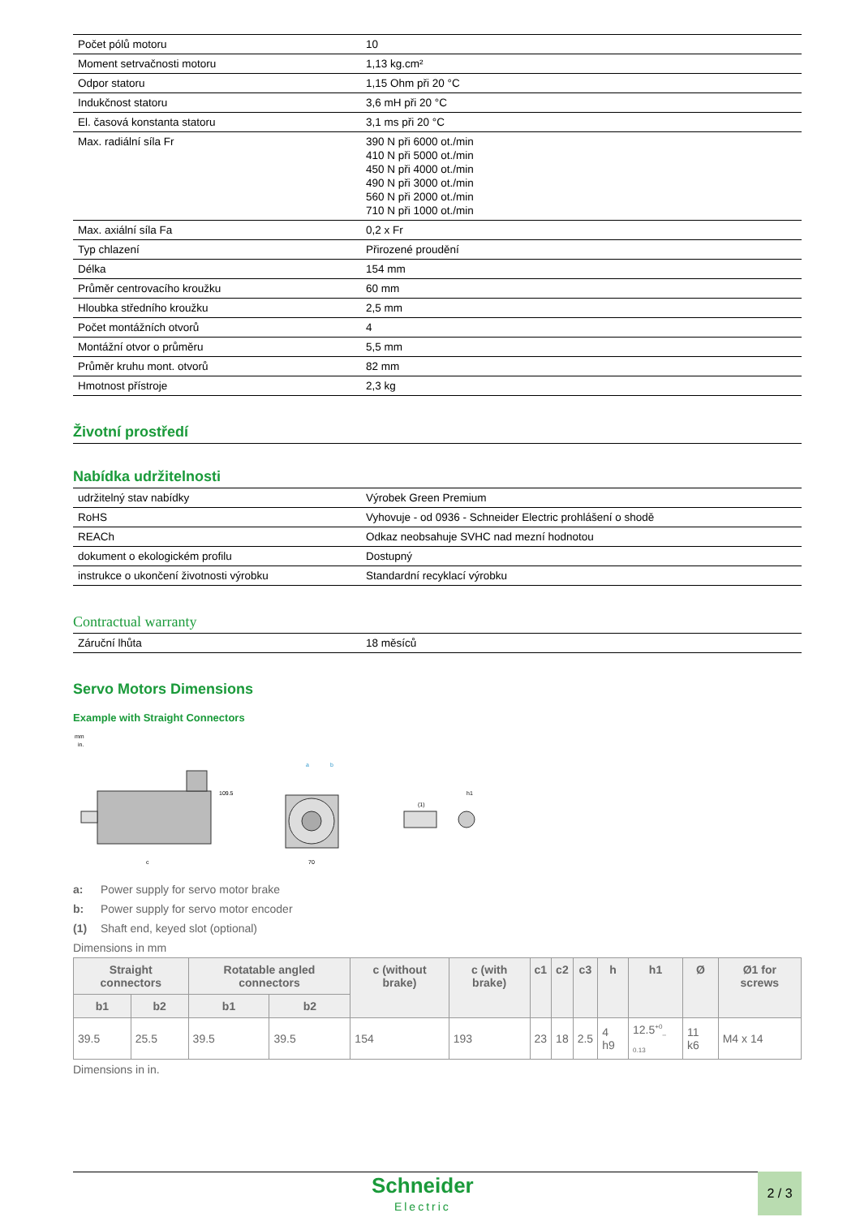| Počet pólů motoru | 10 |
| Moment setrvačnosti motoru | 1,13 kg.cm² |
| Odpor statoru | 1,15 Ohm při 20 °C |
| Indukčnost statoru | 3,6 mH při 20 °C |
| El. časová konstanta statoru | 3,1 ms při 20 °C |
| Max. radiální síla Fr | 390 N při 6000 ot./min 410 N při 5000 ot./min 450 N při 4000 ot./min 490 N při 3000 ot./min 560 N při 2000 ot./min 710 N při 1000 ot./min |
| Max. axiální síla Fa | 0,2 x Fr |
| Typ chlazení | Přirozené proudění |
| Délka | 154 mm |
| Průměr centrovacího kroužku | 60 mm |
| Hloubka středního kroužku | 2,5 mm |
| Počet montážních otvorů | 4 |
| Montážní otvor o průměru | 5,5 mm |
| Průměr kruhu mont. otvorů | 82 mm |
| Hmotnost přístroje | 2,3 kg |
Životní prostředí
Nabídka udržitelnosti
| udržitelný stav nabídky | Výrobek Green Premium |
| RoHS | Vyhovuje - od 0936 - Schneider Electric prohlášení o shodě |
| REACh | Odkaz neobsahuje SVHC nad mezní hodnotou |
| dokument o ekologickém profilu | Dostupný |
| instrukce o ukončení životnosti výrobku | Standardní recyklací výrobku |
Contractual warranty
| Záruční lhůta | 18 měsíců |
Servo Motors Dimensions
Example with Straight Connectors
mm
in.
109.5
c
70
a
b
(1)
h1
a: Power supply for servo motor brake
b: Power supply for servo motor encoder
(1) Shaft end, keyed slot (optional)
Dimensions in mm
| Straight connectors | | Rotatable angled connectors | | c (without brake) | c (with brake) | c1 | c2 | c3 | h | h1 | Ø | Ø1 for screws |
| --- | --- | --- | --- | --- | --- | --- | --- | --- | --- | --- | --- | --- |
| b1 | b2 | b1 | b2 | | | | | | | | | |
| 39.5 | 25.5 | 39.5 | 39.5 | 154 | 193 | 23 | 18 | 2.5 | 4 h9 | 12.5<sup>+0</sup><sub>–0.13</sub> | 11 k6 | M4 x 14 |
Dimensions in in.
Schneider
Electric
2 / 3